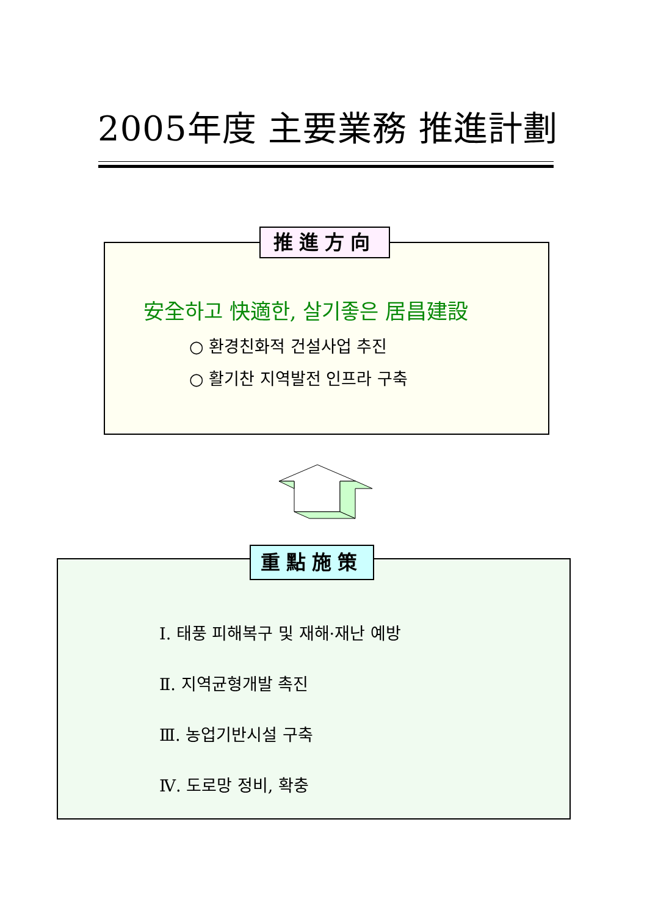2005年度 主要業務 推進計劃
安全하고 快適한, 살기좋은 居昌建設
○ 환경친화적 건설사업 추진
○ 활기찬 지역발전 인프라 구축
推進方向
Ⅰ. 태풍 피해복구 및 재해·재난 예방
Ⅱ. 지역균형개발 촉진
Ⅲ. 농업기반시설 구축
Ⅳ. 도로망 정비, 확충
重點施策